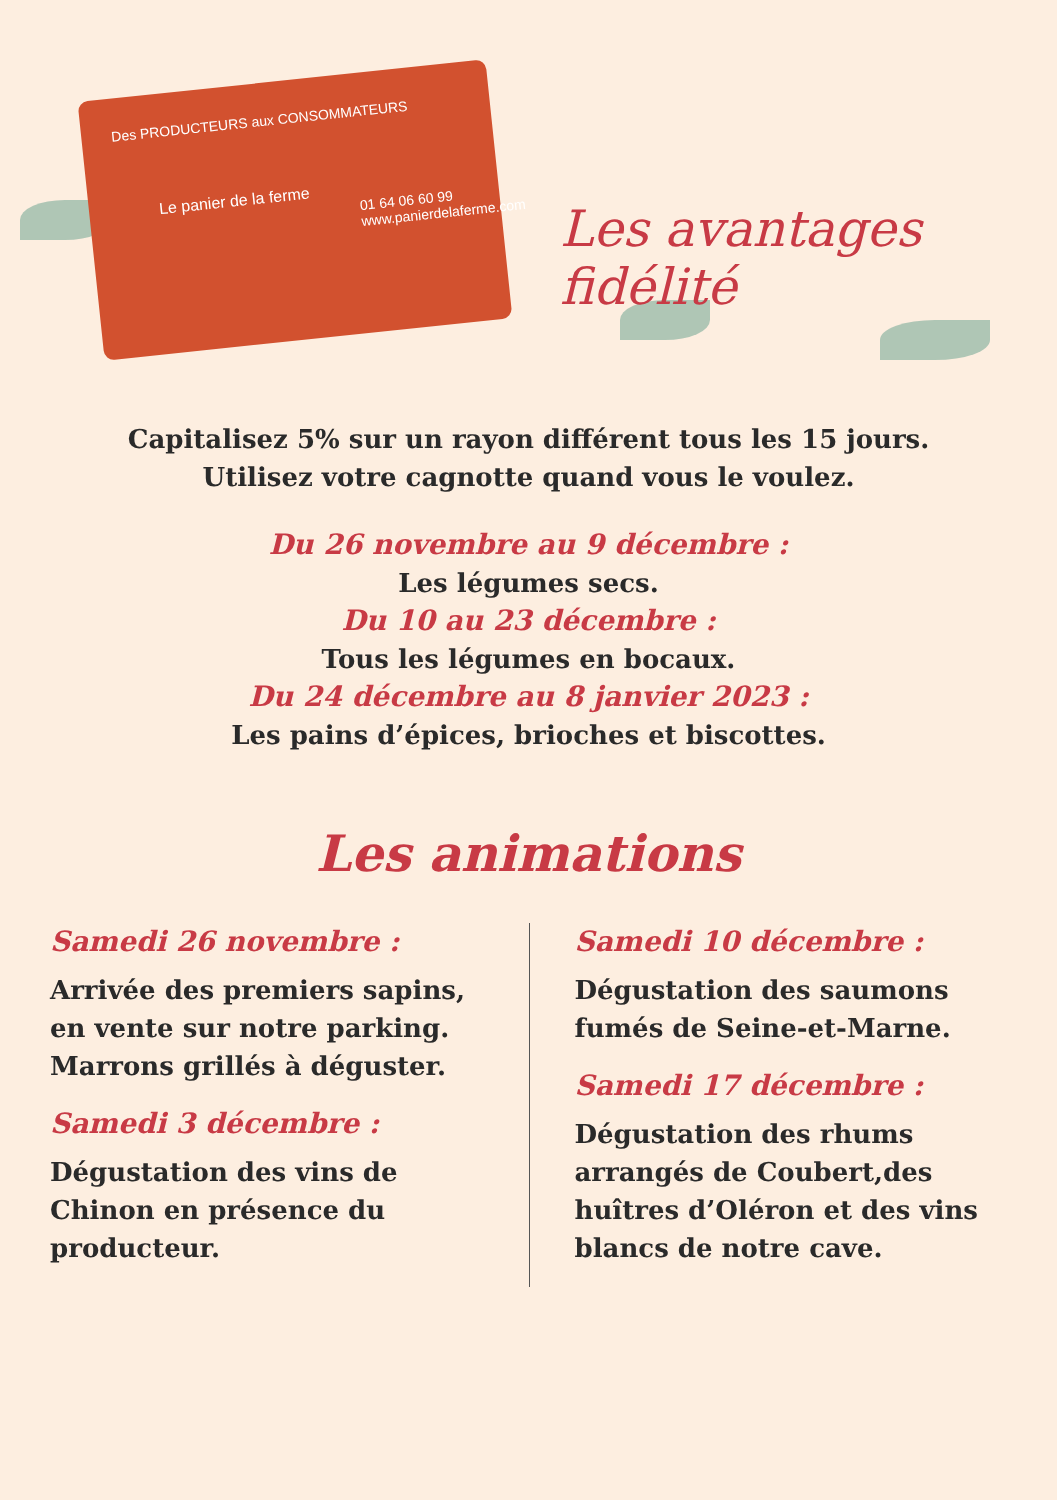Des PRODUCTEURS aux CONSOMMATEURS
Le panier de la ferme
01 64 06 60 99
www.panierdelaferme.com
Les avantages fidélité
Capitalisez 5% sur un rayon différent tous les 15 jours.
Utilisez votre cagnotte quand vous le voulez.
Du 26 novembre au 9 décembre :
Les légumes secs.
Du 10 au 23 décembre :
Tous les légumes en bocaux.
Du 24 décembre au 8 janvier 2023 :
Les pains d’épices, brioches et biscottes.
Les animations
Samedi 26 novembre :
Arrivée des premiers sapins,
en vente sur notre parking.
Marrons grillés à déguster.
Samedi 3 décembre :
Dégustation des vins de Chinon en présence du producteur.
Samedi 10 décembre :
Dégustation des saumons
fumés de Seine-et-Marne.
Samedi 17 décembre :
Dégustation des rhums arrangés de Coubert,des huîtres d’Oléron et des vins blancs de notre cave.